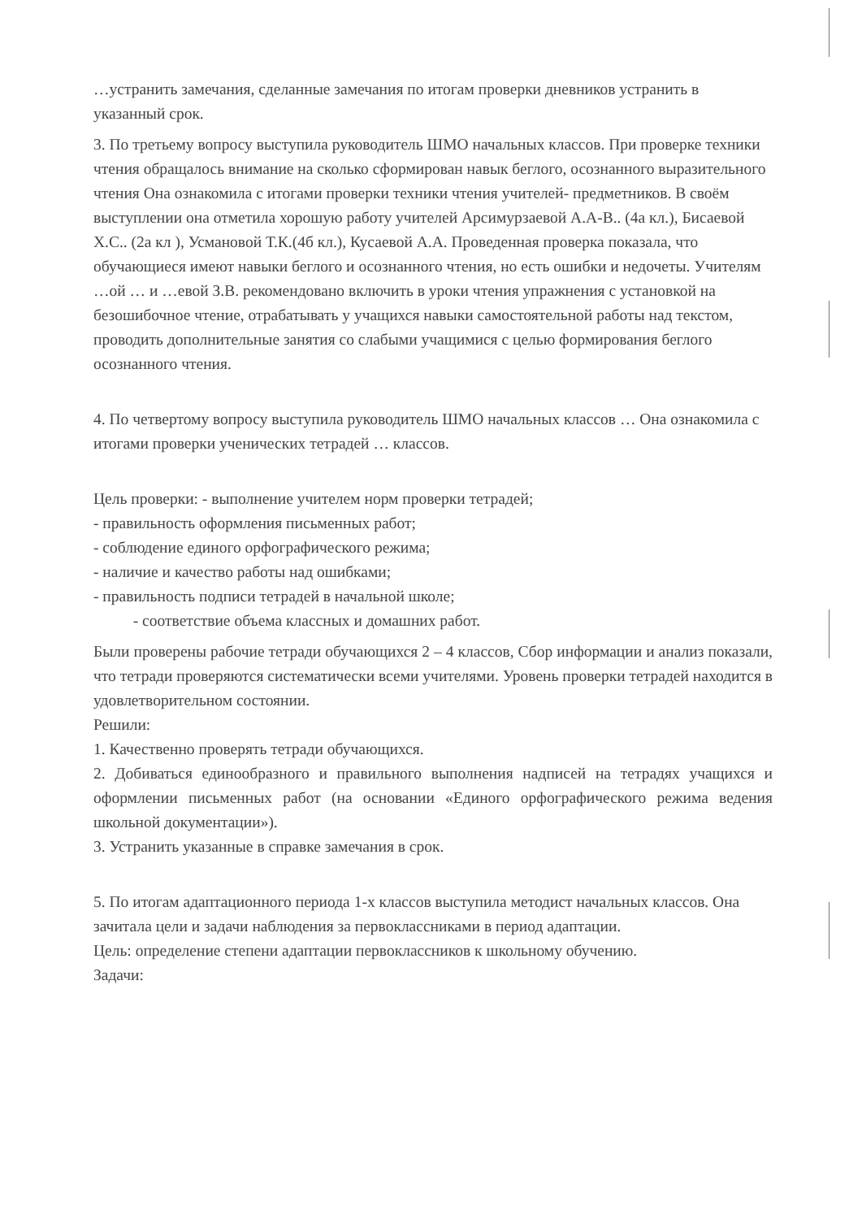…устранить замечания, сделанные замечания по итогам проверки дневников устранить в указанный срок.
3. По третьему вопросу выступила руководитель ШМО начальных классов. При проверке техники чтения обращалось внимание на сколько сформирован навык беглого, осознанного выразительного чтения Она ознакомила с итогами проверки техники чтения учителей- предметников. В своём выступлении она отметила хорошую работу учителей Арсимурзаевой А.А-В.. (4а кл.), Бисаевой Х.С.. (2а кл ), Усмановой Т.К.(4б кл.), Кусаевой А.А. Проведенная проверка показала, что обучающиеся имеют навыки беглого и осознанного чтения, но есть ошибки и недочеты. Учителям …ой … и …евой З.В. рекомендовано включить в уроки чтения упражнения с установкой на безошибочное чтение, отрабатывать у учащихся навыки самостоятельной работы над текстом, проводить дополнительные занятия со слабыми учащимися с целью формирования беглого осознанного чтения.
4. По четвертому вопросу выступила руководитель ШМО начальных классов … Она ознакомила с итогами проверки ученических тетрадей … классов.
Цель проверки: - выполнение учителем норм проверки тетрадей;
- правильность оформления письменных работ;
- соблюдение единого орфографического режима;
- наличие и качество работы над ошибками;
- правильность подписи тетрадей в начальной школе;
- соответствие объема классных и домашних работ.
Были проверены рабочие тетради обучающихся 2 – 4 классов, Сбор информации и анализ показали, что тетради проверяются систематически всеми учителями. Уровень проверки тетрадей находится в удовлетворительном состоянии.
Решили:
1. Качественно проверять тетради обучающихся.
2. Добиваться единообразного и правильного выполнения надписей на тетрадях учащихся и оформлении письменных работ (на основании «Единого орфографического режима ведения школьной документации»).
3. Устранить указанные в справке замечания в срок.
5. По итогам адаптационного периода 1-х классов выступила методист начальных классов. Она зачитала цели и задачи наблюдения за первоклассниками в период адаптации.
Цель: определение степени адаптации первоклассников к школьному обучению.
Задачи: